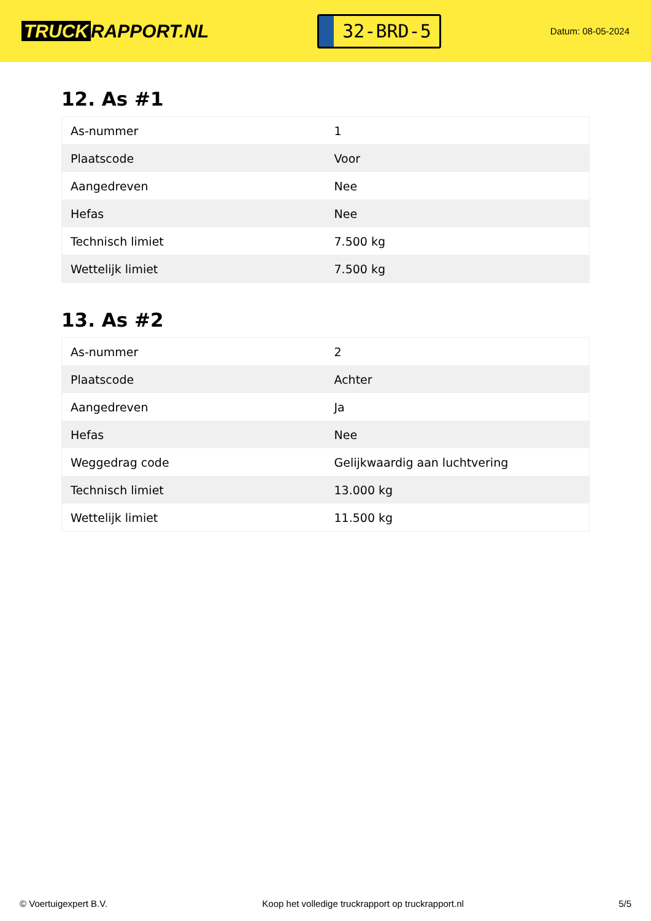TRUCK RAPPORT.NL
32-BRD-5
Datum: 08-05-2024
12. As #1
| As-nummer | 1 |
| Plaatscode | Voor |
| Aangedreven | Nee |
| Hefas | Nee |
| Technisch limiet | 7.500 kg |
| Wettelijk limiet | 7.500 kg |
13. As #2
| As-nummer | 2 |
| Plaatscode | Achter |
| Aangedreven | Ja |
| Hefas | Nee |
| Weggedrag code | Gelijkwaardig aan luchtvering |
| Technisch limiet | 13.000 kg |
| Wettelijk limiet | 11.500 kg |
© Voertuigexpert B.V. Koop het volledige truckrapport op truckrapport.nl 5/5